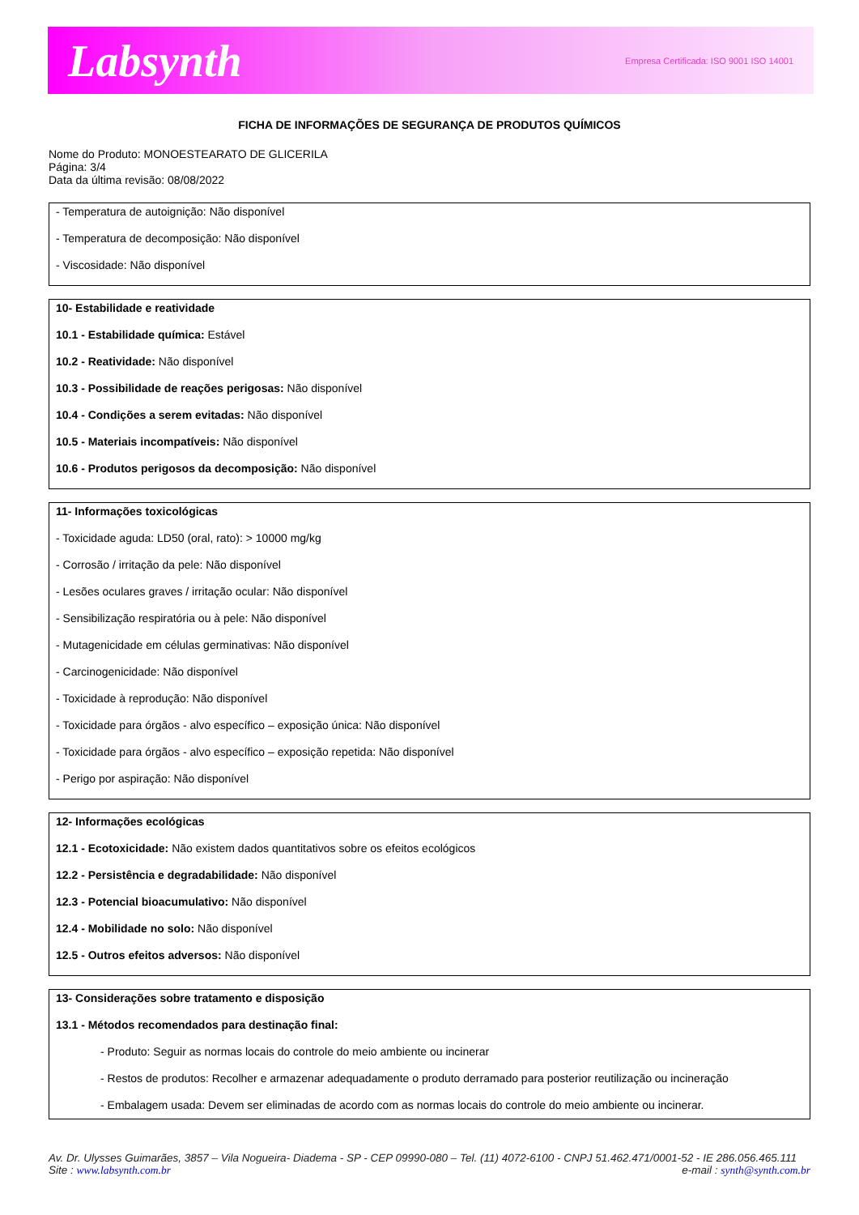Labsynth Empresa Certificada: ISO 9001 ISO 14001
FICHA DE INFORMAÇÕES DE SEGURANÇA DE PRODUTOS QUÍMICOS
Nome do Produto: MONOESTEARATO DE GLICERILA
Página: 3/4
Data da última revisão: 08/08/2022
- Temperatura de autoignição: Não disponível
- Temperatura de decomposição: Não disponível
- Viscosidade: Não disponível
10- Estabilidade e reatividade
10.1 - Estabilidade química: Estável
10.2 - Reatividade: Não disponível
10.3 - Possibilidade de reações perigosas: Não disponível
10.4 - Condições a serem evitadas: Não disponível
10.5 - Materiais incompatíveis: Não disponível
10.6 - Produtos perigosos da decomposição: Não disponível
11- Informações toxicológicas
- Toxicidade aguda: LD50 (oral, rato): > 10000 mg/kg
- Corrosão / irritação da pele: Não disponível
- Lesões oculares graves / irritação ocular: Não disponível
- Sensibilização respiratória ou à pele: Não disponível
- Mutagenicidade em células germinativas: Não disponível
- Carcinogenicidade: Não disponível
- Toxicidade à reprodução: Não disponível
- Toxicidade para órgãos - alvo específico – exposição única: Não disponível
- Toxicidade para órgãos - alvo específico – exposição repetida: Não disponível
- Perigo por aspiração: Não disponível
12- Informações ecológicas
12.1 - Ecotoxicidade: Não existem dados quantitativos sobre os efeitos ecológicos
12.2 - Persistência e degradabilidade: Não disponível
12.3 - Potencial bioacumulativo: Não disponível
12.4 - Mobilidade no solo: Não disponível
12.5 - Outros efeitos adversos: Não disponível
13- Considerações sobre tratamento e disposição
13.1 - Métodos recomendados para destinação final:
- Produto: Seguir as normas locais do controle do meio ambiente ou incinerar
- Restos de produtos: Recolher e armazenar adequadamente o produto derramado para posterior reutilização ou incineração
- Embalagem usada: Devem ser eliminadas de acordo com as normas locais do controle do meio ambiente ou incinerar.
Av. Dr. Ulysses Guimarães, 3857 – Vila Nogueira- Diadema - SP - CEP 09990-080 – Tel. (11) 4072-6100 - CNPJ 51.462.471/0001-52 - IE 286.056.465.111
Site : www.labsynth.com.br e-mail : synth@synth.com.br